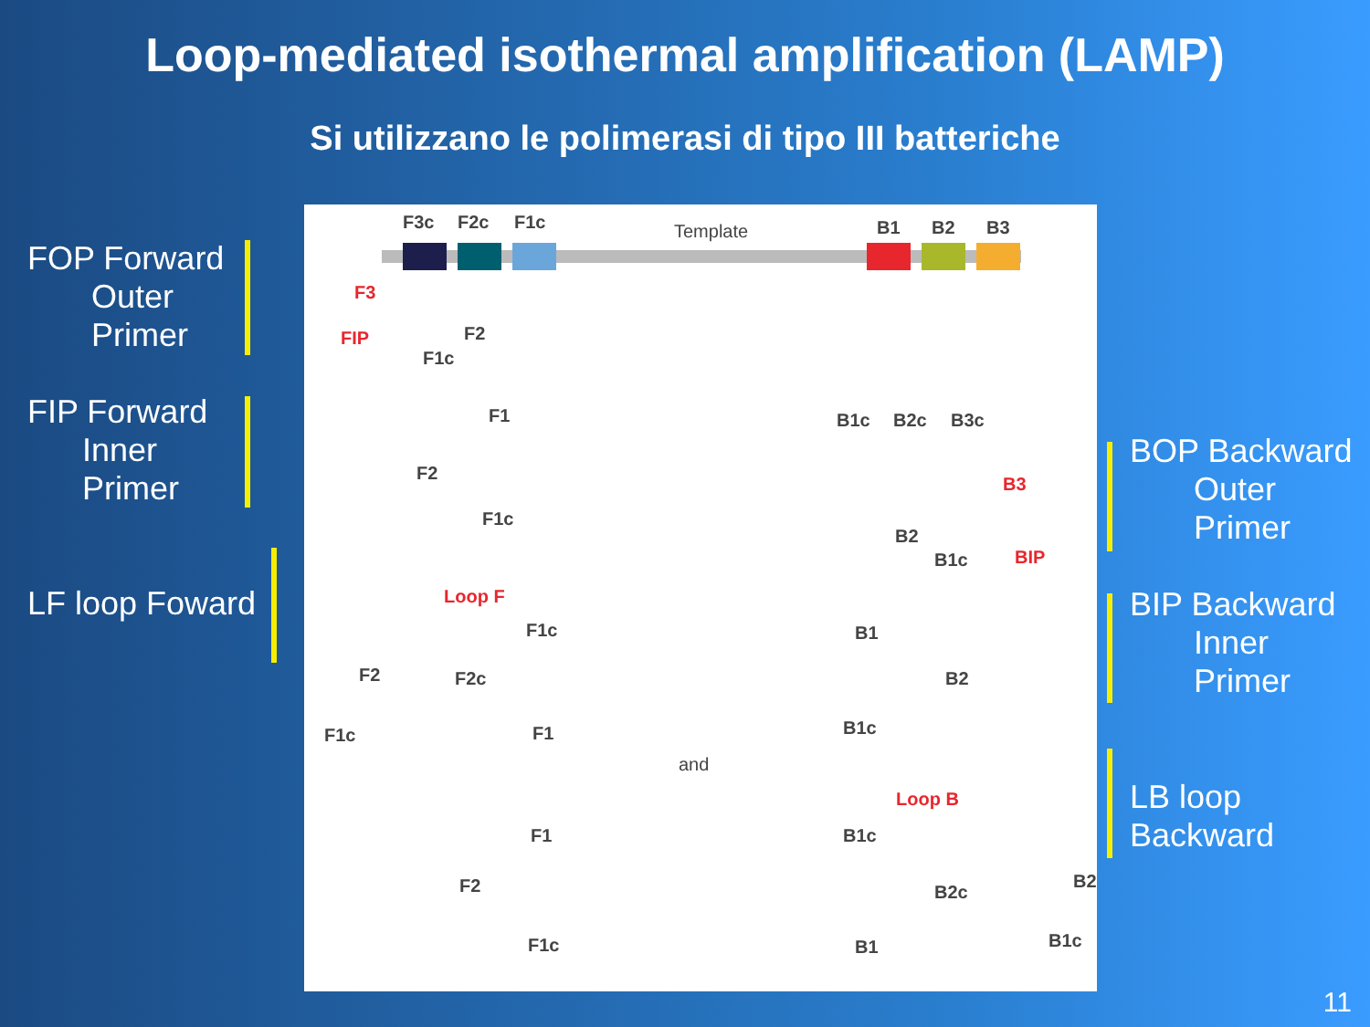Loop-mediated isothermal amplification (LAMP)
Si utilizzano le polimerasi di tipo III batteriche
FOP Forward
Outer
Primer
FIP Forward
Inner
Primer
LF loop Foward
BOP Backward
Outer
Primer
BIP Backward
Inner
Primer
LB loop
Backward
F3c F2c F1c Template B1 B2 B3
F3
FIP F2
F1c
F1
F2
F1c
B1c B2c B3c
B3
B2
B1c BIP
Loop F
F1c
F2 F2c
F1
F1c
B1
B2
B1c
and
Loop B
F1 B1c
F2 B2c
B2
F1c B1 B1c
11